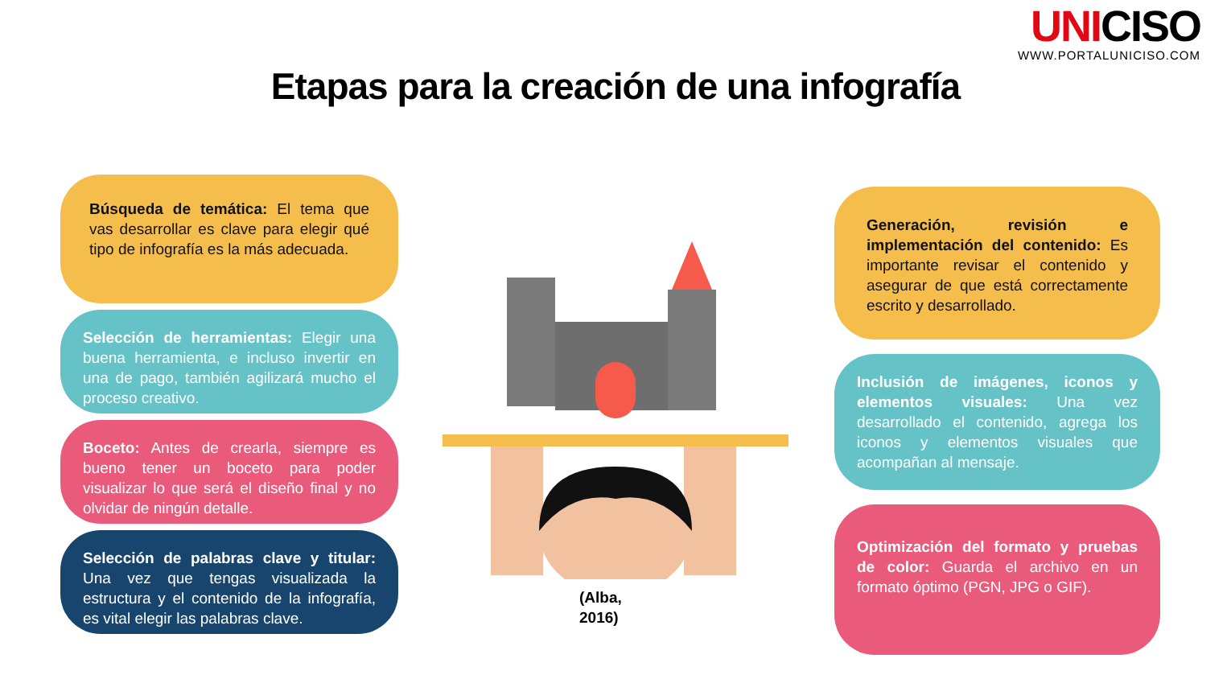UNICISO
WWW.PORTALUNICISO.COM
Etapas para la creación de una infografía
Búsqueda de temática: El tema que vas desarrollar es clave para elegir qué tipo de infografía es la más adecuada.
Selección de herramientas: Elegir una buena herramienta, e incluso invertir en una de pago, también agilizará mucho el proceso creativo.
Boceto: Antes de crearla, siempre es bueno tener un boceto para poder visualizar lo que será el diseño final y no olvidar de ningún detalle.
Selección de palabras clave y titular: Una vez que tengas visualizada la estructura y el contenido de la infografía, es vital elegir las palabras clave.
(Alba,
2016)
Generación, revisión e implementación del contenido: Es importante revisar el contenido y asegurar de que está correctamente escrito y desarrollado.
Inclusión de imágenes, iconos y elementos visuales: Una vez desarrollado el contenido, agrega los iconos y elementos visuales que acompañan al mensaje.
Optimización del formato y pruebas de color: Guarda el archivo en un formato óptimo (PGN, JPG o GIF).